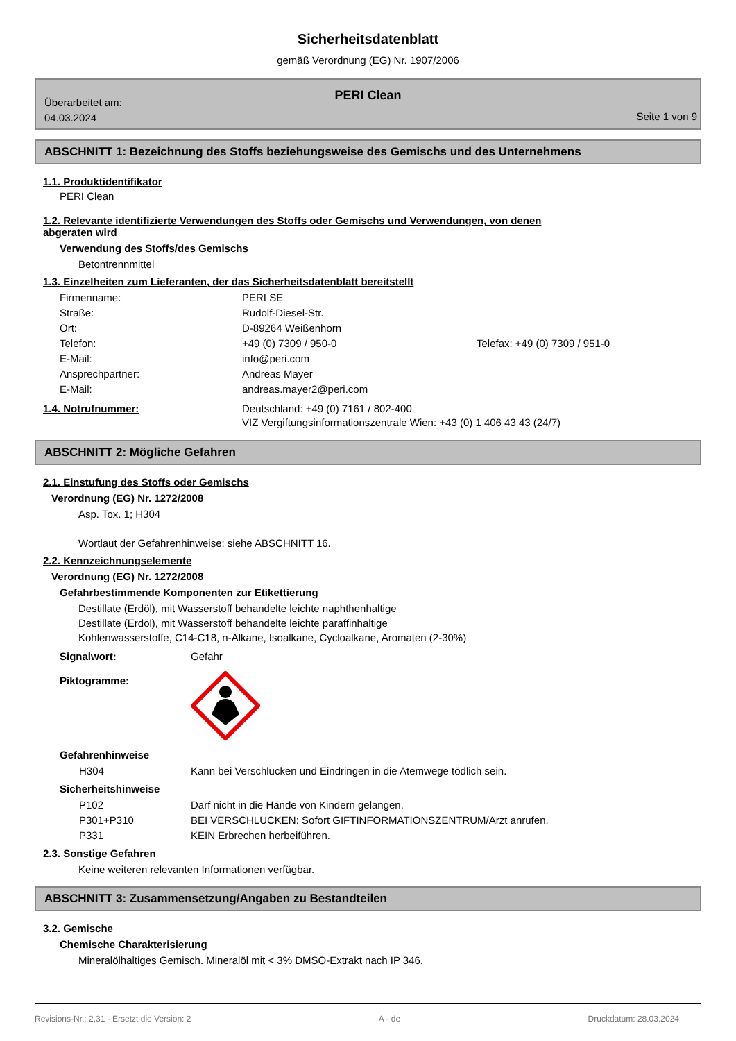Sicherheitsdatenblatt
gemäß Verordnung (EG) Nr. 1907/2006
PERI Clean
Überarbeitet am:
04.03.2024
Seite 1 von 9
ABSCHNITT 1: Bezeichnung des Stoffs beziehungsweise des Gemischs und des Unternehmens
1.1. Produktidentifikator
PERI Clean
1.2. Relevante identifizierte Verwendungen des Stoffs oder Gemischs und Verwendungen, von denen abgeraten wird
Verwendung des Stoffs/des Gemischs
Betontrennmittel
1.3. Einzelheiten zum Lieferanten, der das Sicherheitsdatenblatt bereitstellt
| Firmenname: | PERI SE | |
| Straße: | Rudolf-Diesel-Str. | |
| Ort: | D-89264 Weißenhorn | |
| Telefon: | +49 (0) 7309 / 950-0 | Telefax: +49 (0) 7309 / 951-0 |
| E-Mail: | info@peri.com | |
| Ansprechpartner: | Andreas Mayer | |
| E-Mail: | andreas.mayer2@peri.com | |
| 1.4. Notrufnummer: | Deutschland: +49 (0) 7161 / 802-400 VIZ Vergiftungsinformationszentrale Wien: +43 (0) 1 406 43 43 (24/7) |
ABSCHNITT 2: Mögliche Gefahren
2.1. Einstufung des Stoffs oder Gemischs
Verordnung (EG) Nr. 1272/2008
Asp. Tox. 1; H304
Wortlaut der Gefahrenhinweise: siehe ABSCHNITT 16.
2.2. Kennzeichnungselemente
Verordnung (EG) Nr. 1272/2008
Gefahrbestimmende Komponenten zur Etikettierung
Destillate (Erdöl), mit Wasserstoff behandelte leichte naphthenhaltige
Destillate (Erdöl), mit Wasserstoff behandelte leichte paraffinhaltige
Kohlenwasserstoffe, C14-C18, n-Alkane, Isoalkane, Cycloalkane, Aromaten (2-30%)
| Signalwort: | Gefahr |
| Piktogramme: | |
Gefahrenhinweise
| H304 | Kann bei Verschlucken und Eindringen in die Atemwege tödlich sein. |
Sicherheitshinweise
| P102 | Darf nicht in die Hände von Kindern gelangen. |
| P301+P310 | BEI VERSCHLUCKEN: Sofort GIFTINFORMATIONSZENTRUM/Arzt anrufen. |
| P331 | KEIN Erbrechen herbeiführen. |
2.3. Sonstige Gefahren
Keine weiteren relevanten Informationen verfügbar.
ABSCHNITT 3: Zusammensetzung/Angaben zu Bestandteilen
3.2. Gemische
Chemische Charakterisierung
Mineralölhaltiges Gemisch. Mineralöl mit < 3% DMSO-Extrakt nach IP 346.
Revisions-Nr.: 2,31 - Ersetzt die Version: 2 A - de Druckdatum: 28.03.2024